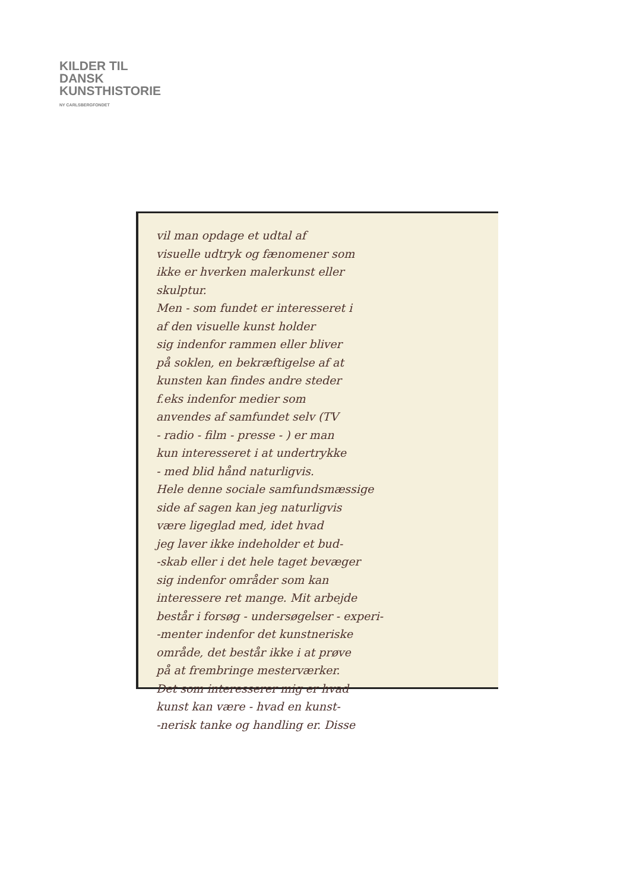KILDER TIL
DANSK
KUNSTHISTORIE
NY CARLSBERGFONDET
vil man opdage et udtal af
visuelle udtryk og fænomener som
ikke er hverken malerkunst eller
skulptur.
Men - som fundet er interesseret i
af den visuelle kunst holder
sig indenfor rammen eller bliver
på soklen, en bekræftigelse af at
kunsten kan findes andre steder
f.eks indenfor medier som
anvendes af samfundet selv (TV
- radio - film - presse - ) er man
kun interesseret i at undertrykke
- med blid hånd naturligvis.
Hele denne sociale samfundsmæssige
side af sagen kan jeg naturligvis
være ligeglad med, idet hvad
jeg laver ikke indeholder et bud-
-skab eller i det hele taget bevæger
sig indenfor områder som kan
interessere ret mange. Mit arbejde
består i forsøg - undersøgelser - experi-
-menter indenfor det kunstneriske
område, det består ikke i at prøve
på at frembringe mesterværker.
Det som interesserer mig er hvad
kunst kan være - hvad en kunst-
-nerisk tanke og handling er. Disse